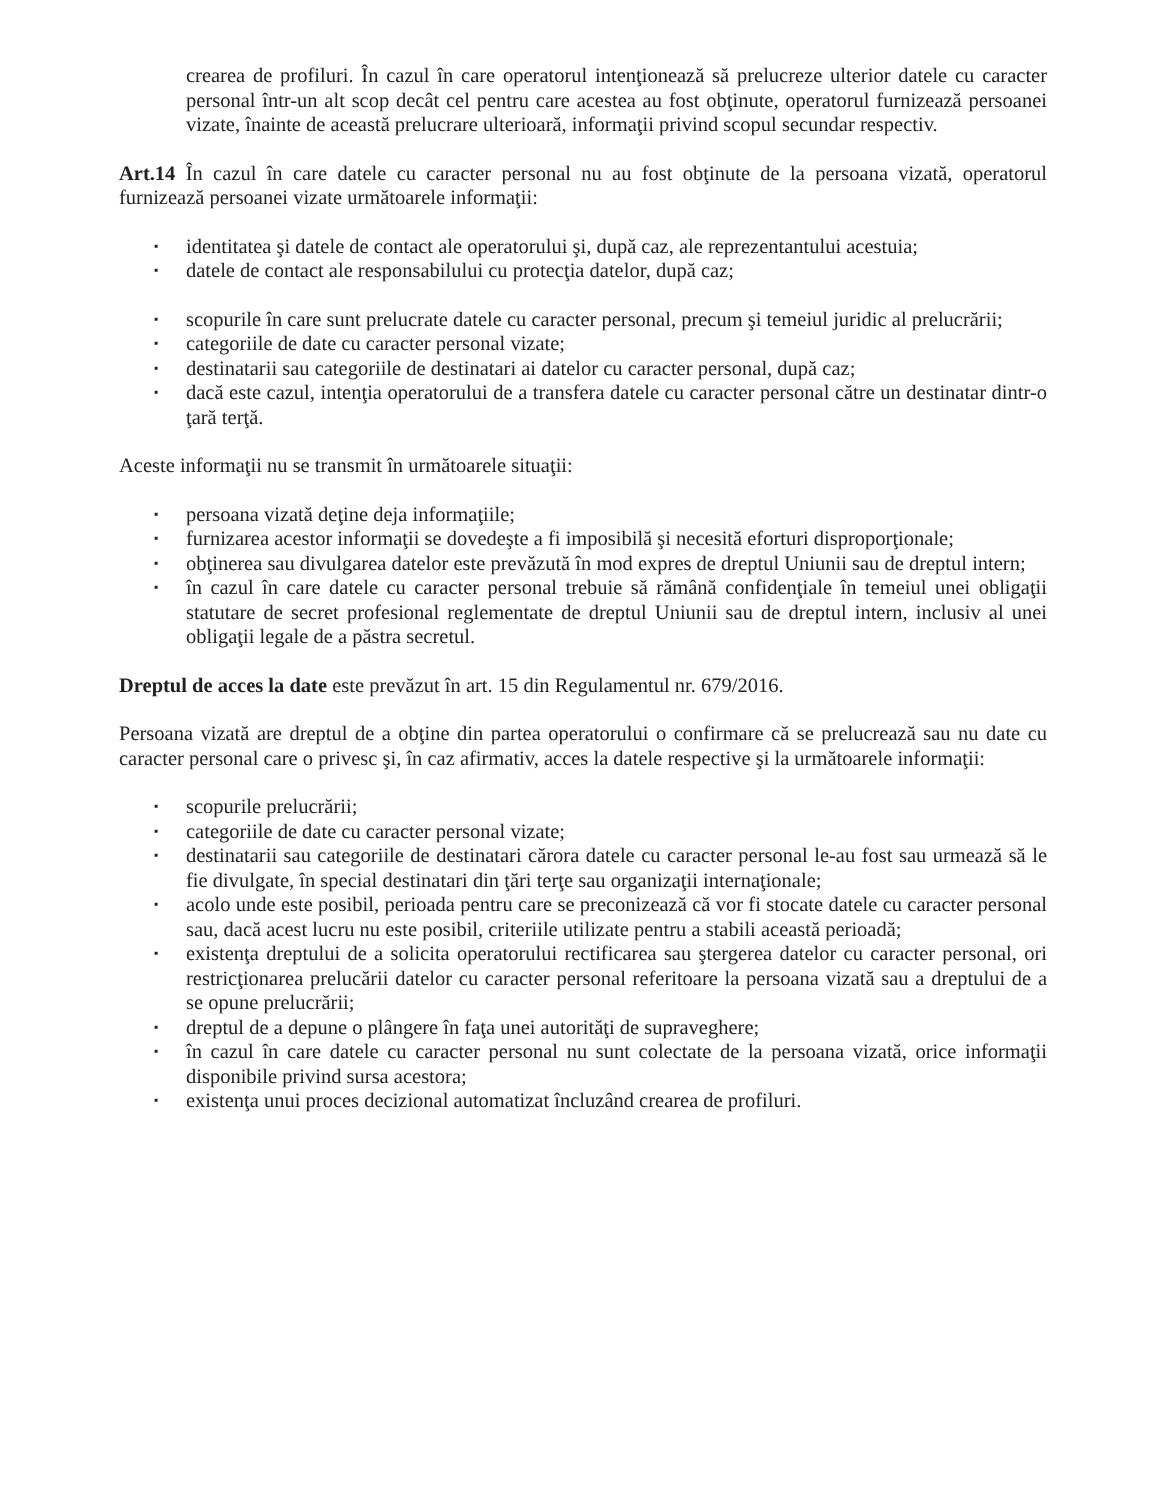crearea de profiluri. În cazul în care operatorul intenţionează să prelucreze ulterior datele cu caracter personal într-un alt scop decât cel pentru care acestea au fost obţinute, operatorul furnizează persoanei vizate, înainte de această prelucrare ulterioară, informaţii privind scopul secundar respectiv.
Art.14 În cazul în care datele cu caracter personal nu au fost obţinute de la persoana vizată, operatorul furnizează persoanei vizate următoarele informaţii:
▪ identitatea şi datele de contact ale operatorului şi, după caz, ale reprezentantului acestuia;
▪ datele de contact ale responsabilului cu protecţia datelor, după caz;
▪ scopurile în care sunt prelucrate datele cu caracter personal, precum şi temeiul juridic al prelucrării;
▪ categoriile de date cu caracter personal vizate;
▪ destinatarii sau categoriile de destinatari ai datelor cu caracter personal, după caz;
▪ dacă este cazul, intenţia operatorului de a transfera datele cu caracter personal către un destinatar dintr-o ţară terţă.
Aceste informaţii nu se transmit în următoarele situaţii:
▪ persoana vizată deţine deja informaţiile;
▪ furnizarea acestor informaţii se dovedeşte a fi imposibilă şi necesită eforturi disproporţionale;
▪ obţinerea sau divulgarea datelor este prevăzută în mod expres de dreptul Uniunii sau de dreptul intern;
▪ în cazul în care datele cu caracter personal trebuie să rămână confidenţiale în temeiul unei obligaţii statutare de secret profesional reglementate de dreptul Uniunii sau de dreptul intern, inclusiv al unei obligaţii legale de a păstra secretul.
Dreptul de acces la date este prevăzut în art. 15 din Regulamentul nr. 679/2016.
Persoana vizată are dreptul de a obţine din partea operatorului o confirmare că se prelucrează sau nu date cu caracter personal care o privesc şi, în caz afirmativ, acces la datele respective şi la următoarele informaţii:
▪ scopurile prelucrării;
▪ categoriile de date cu caracter personal vizate;
▪ destinatarii sau categoriile de destinatari cărora datele cu caracter personal le-au fost sau urmează să le fie divulgate, în special destinatari din ţări terţe sau organizaţii internaţionale;
▪ acolo unde este posibil, perioada pentru care se preconizează că vor fi stocate datele cu caracter personal sau, dacă acest lucru nu este posibil, criteriile utilizate pentru a stabili această perioadă;
▪ existenţa dreptului de a solicita operatorului rectificarea sau ştergerea datelor cu caracter personal, ori restricţionarea prelucării datelor cu caracter personal referitoare la persoana vizată sau a dreptului de a se opune prelucrării;
▪ dreptul de a depune o plângere în faţa unei autorităţi de supraveghere;
▪ în cazul în care datele cu caracter personal nu sunt colectate de la persoana vizată, orice informaţii disponibile privind sursa acestora;
▪ existenţa unui proces decizional automatizat încluzând crearea de profiluri.